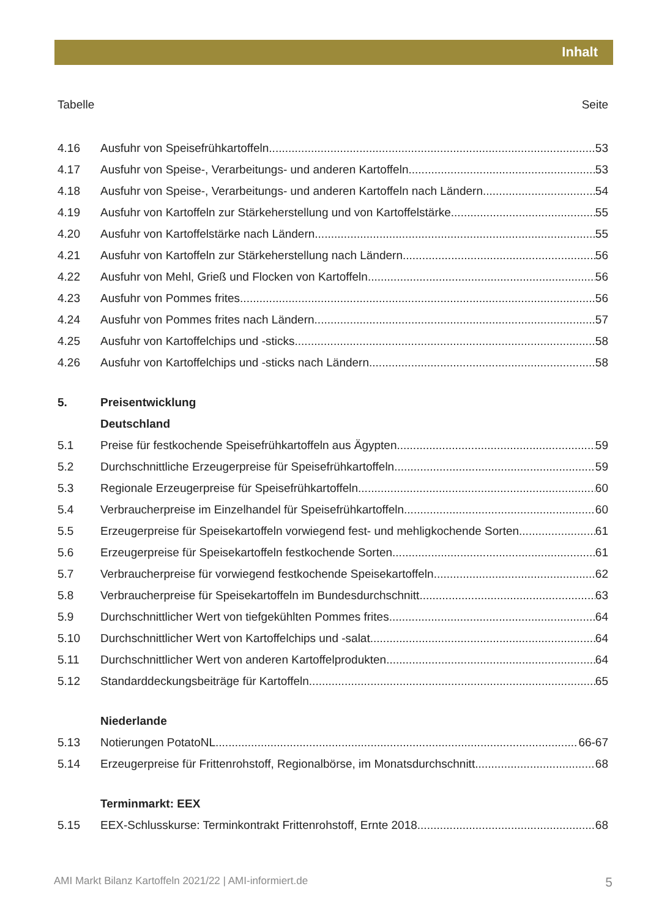Inhalt
Tabelle Seite
4.16 Ausfuhr von Speisefrühkartoffeln 53
4.17 Ausfuhr von Speise-, Verarbeitungs- und anderen Kartoffeln 53
4.18 Ausfuhr von Speise-, Verarbeitungs- und anderen Kartoffeln nach Ländern 54
4.19 Ausfuhr von Kartoffeln zur Stärkeherstellung und von Kartoffelstärke 55
4.20 Ausfuhr von Kartoffelstärke nach Ländern 55
4.21 Ausfuhr von Kartoffeln zur Stärkeherstellung nach Ländern 56
4.22 Ausfuhr von Mehl, Grieß und Flocken von Kartoffeln 56
4.23 Ausfuhr von Pommes frites 56
4.24 Ausfuhr von Pommes frites nach Ländern 57
4.25 Ausfuhr von Kartoffelchips und -sticks 58
4.26 Ausfuhr von Kartoffelchips und -sticks nach Ländern 58
5. Preisentwicklung
Deutschland
5.1 Preise für festkochende Speisefrühkartoffeln aus Ägypten 59
5.2 Durchschnittliche Erzeugerpreise für Speisefrühkartoffeln 59
5.3 Regionale Erzeugerpreise für Speisefrühkartoffeln 60
5.4 Verbraucherpreise im Einzelhandel für Speisefrühkartoffeln 60
5.5 Erzeugerpreise für Speisekartoffeln vorwiegend fest- und mehligkochende Sorten 61
5.6 Erzeugerpreise für Speisekartoffeln festkochende Sorten 61
5.7 Verbraucherpreise für vorwiegend festkochende Speisekartoffeln 62
5.8 Verbraucherpreise für Speisekartoffeln im Bundesdurchschnitt 63
5.9 Durchschnittlicher Wert von tiefgekühlten Pommes frites 64
5.10 Durchschnittlicher Wert von Kartoffelchips und -salat 64
5.11 Durchschnittlicher Wert von anderen Kartoffelprodukten 64
5.12 Standarddeckungsbeiträge für Kartoffeln 65
Niederlande
5.13 Notierungen PotatoNL 66-67
5.14 Erzeugerpreise für Frittenrohstoff, Regionalbörse, im Monatsdurchschnitt 68
Terminmarkt: EEX
5.15 EEX-Schlusskurse: Terminkontrakt Frittenrohstoff, Ernte 2018 68
AMI Markt Bilanz Kartoffeln 2021/22 | AMI-informiert.de 5